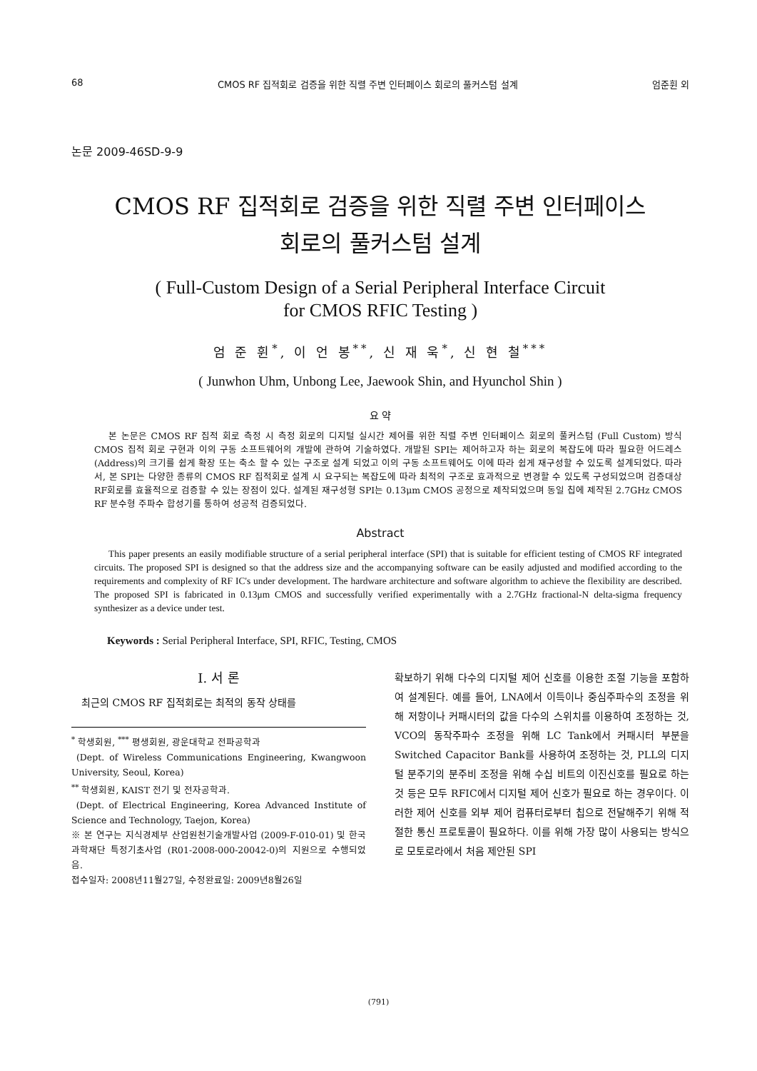68 CMOS RF 집적회로 검증을 위한 직렬 주변 인터페이스 회로의 풀커스텀 설계 엄준휜 외
논문 2009-46SD-9-9
CMOS RF 집적회로 검증을 위한 직렬 주변 인터페이스
회로의 풀커스텀 설계
( Full-Custom Design of a Serial Peripheral Interface Circuit
for CMOS RFIC Testing )
엄 준 휜<sup>*</sup>, 이 언 봉<sup>**</sup>, 신 재 욱<sup>*</sup>, 신 현 철<sup>***</sup>
( Junwhon Uhm, Unbong Lee, Jaewook Shin, and Hyunchol Shin )
요 약
본 논문은 CMOS RF 집적 회로 측정 시 측정 회로의 디지털 실시간 제어를 위한 직렬 주변 인터페이스 회로의 풀커스텀 (Full Custom) 방식 CMOS 집적 회로 구현과 이의 구동 소프트웨어의 개발에 관하여 기술하였다. 개발된 SPI는 제어하고자 하는 회로의 복잡도에 따라 필요한 어드레스 (Address)의 크기를 쉽게 확장 또는 축소 할 수 있는 구조로 설계 되었고 이의 구동 소프트웨어도 이에 따라 쉽게 재구성할 수 있도록 설계되었다. 따라서, 본 SPI는 다양한 종류의 CMOS RF 집적회로 설계 시 요구되는 복잡도에 따라 최적의 구조로 효과적으로 변경할 수 있도록 구성되었으며 검증대상 RF회로를 효율적으로 검증할 수 있는 장점이 있다. 설계된 재구성형 SPI는 0.13μm CMOS 공정으로 제작되었으며 동일 칩에 제작된 2.7GHz CMOS RF 분수형 주파수 합성기를 통하여 성공적 검증되었다.
Abstract
This paper presents an easily modifiable structure of a serial peripheral interface (SPI) that is suitable for efficient testing of CMOS RF integrated circuits. The proposed SPI is designed so that the address size and the accompanying software can be easily adjusted and modified according to the requirements and complexity of RF IC's under development. The hardware architecture and software algorithm to achieve the flexibility are described. The proposed SPI is fabricated in 0.13μm CMOS and successfully verified experimentally with a 2.7GHz fractional-N delta-sigma frequency synthesizer as a device under test.
Keywords : Serial Peripheral Interface, SPI, RFIC, Testing, CMOS
Ⅰ. 서 론
최근의 CMOS RF 집적회로는 최적의 동작 상태를
<sup>*</sup> 학생회원, <sup>***</sup> 평생회원, 광운대학교 전파공학과
(Dept. of Wireless Communications Engineering, Kwangwoon University, Seoul, Korea)
<sup>**</sup> 학생회원, KAIST 전기 및 전자공학과.
(Dept. of Electrical Engineering, Korea Advanced Institute of Science and Technology, Taejon, Korea)
※ 본 연구는 지식경제부 산업원천기술개발사업 (2009-F-010-01) 및 한국과학재단 특정기초사업 (R01-2008-000-20042-0)의 지원으로 수행되었음.
접수일자: 2008년11월27일, 수정완료일: 2009년8월26일
확보하기 위해 다수의 디지털 제어 신호를 이용한 조절 기능을 포함하여 설계된다. 예를 들어, LNA에서 이득이나 중심주파수의 조정을 위해 저항이나 커패시터의 값을 다수의 스위치를 이용하여 조정하는 것, VCO의 동작주파수 조정을 위해 LC Tank에서 커패시터 부분을 Switched Capacitor Bank를 사용하여 조정하는 것, PLL의 디지털 분주기의 분주비 조정을 위해 수십 비트의 이진신호를 필요로 하는 것 등은 모두 RFIC에서 디지털 제어 신호가 필요로 하는 경우이다. 이러한 제어 신호를 외부 제어 컴퓨터로부터 칩으로 전달해주기 위해 적절한 통신 프로토콜이 필요하다. 이를 위해 가장 많이 사용되는 방식으로 모토로라에서 처음 제안된 SPI
(791)